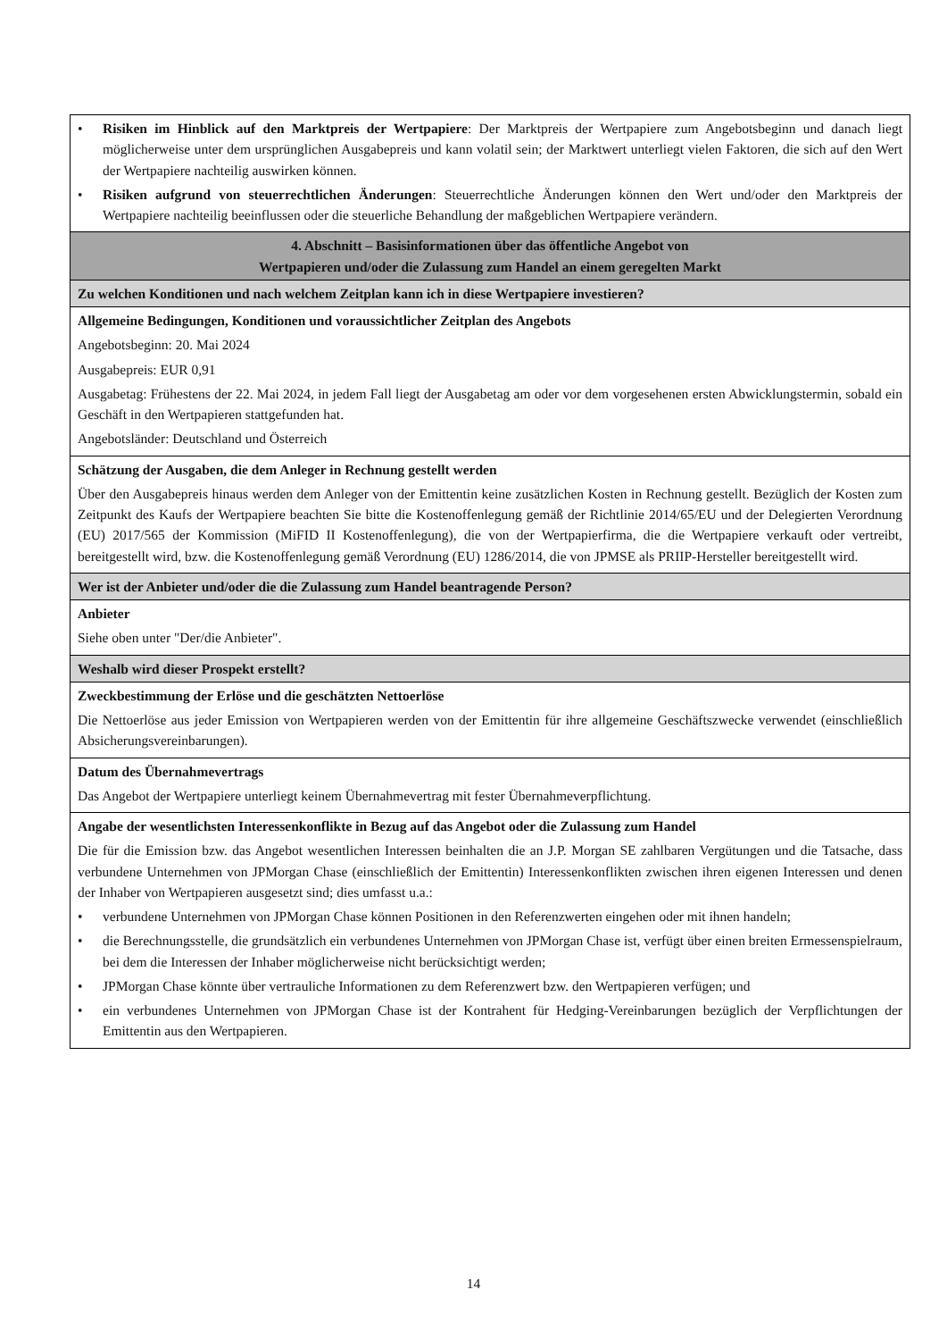| • Risiken im Hinblick auf den Marktpreis der Wertpapiere : Der Marktpreis der Wertpapiere zum Angebotsbeginn und danach liegt möglicherweise unter dem ursprünglichen Ausgabepreis und kann volatil sein; der Marktwert unterliegt vielen Faktoren, die sich auf den Wert der Wertpapiere nachteilig auswirken können. • Risiken aufgrund von steuerrechtlichen Änderungen : Steuerrechtliche Änderungen können den Wert und/oder den Marktpreis der Wertpapiere nachteilig beeinflussen oder die steuerliche Behandlung der maßgeblichen Wertpapiere verändern. |
| 4. Abschnitt – Basisinformationen über das öffentliche Angebot von Wertpapieren und/oder die Zulassung zum Handel an einem geregelten Markt |
| Zu welchen Konditionen und nach welchem Zeitplan kann ich in diese Wertpapiere investieren? |
| Allgemeine Bedingungen, Konditionen und voraussichtlicher Zeitplan des Angebots Angebotsbeginn: 20. Mai 2024 Ausgabepreis: EUR 0,91 Ausgabetag: Frühestens der 22. Mai 2024, in jedem Fall liegt der Ausgabetag am oder vor dem vorgesehenen ersten Abwicklungstermin, sobald ein Geschäft in den Wertpapieren stattgefunden hat. Angebotsländer: Deutschland und Österreich |
| Schätzung der Ausgaben, die dem Anleger in Rechnung gestellt werden Über den Ausgabepreis hinaus werden dem Anleger von der Emittentin keine zusätzlichen Kosten in Rechnung gestellt. Bezüglich der Kosten zum Zeitpunkt des Kaufs der Wertpapiere beachten Sie bitte die Kostenoffenlegung gemäß der Richtlinie 2014/65/EU und der Delegierten Verordnung (EU) 2017/565 der Kommission (MiFID II Kostenoffenlegung), die von der Wertpapierfirma, die die Wertpapiere verkauft oder vertreibt, bereitgestellt wird, bzw. die Kostenoffenlegung gemäß Verordnung (EU) 1286/2014, die von JPMSE als PRIIP-Hersteller bereitgestellt wird. |
| Wer ist der Anbieter und/oder die die Zulassung zum Handel beantragende Person? |
| Anbieter Siehe oben unter "Der/die Anbieter". |
| Weshalb wird dieser Prospekt erstellt? |
| Zweckbestimmung der Erlöse und die geschätzten Nettoerlöse Die Nettoerlöse aus jeder Emission von Wertpapieren werden von der Emittentin für ihre allgemeine Geschäftszwecke verwendet (einschließlich Absicherungsvereinbarungen). |
| Datum des Übernahmevertrags Das Angebot der Wertpapiere unterliegt keinem Übernahmevertrag mit fester Übernahmeverpflichtung. |
| Angabe der wesentlichsten Interessenkonflikte in Bezug auf das Angebot oder die Zulassung zum Handel Die für die Emission bzw. das Angebot wesentlichen Interessen beinhalten die an J.P. Morgan SE zahlbaren Vergütungen und die Tatsache, dass verbundene Unternehmen von JPMorgan Chase (einschließlich der Emittentin) Interessenkonflikten zwischen ihren eigenen Interessen und denen der Inhaber von Wertpapieren ausgesetzt sind; dies umfasst u.a.: • verbundene Unternehmen von JPMorgan Chase können Positionen in den Referenzwerten eingehen oder mit ihnen handeln; • die Berechnungsstelle, die grundsätzlich ein verbundenes Unternehmen von JPMorgan Chase ist, verfügt über einen breiten Ermessenspielraum, bei dem die Interessen der Inhaber möglicherweise nicht berücksichtigt werden; • JPMorgan Chase könnte über vertrauliche Informationen zu dem Referenzwert bzw. den Wertpapieren verfügen; und • ein verbundenes Unternehmen von JPMorgan Chase ist der Kontrahent für Hedging-Vereinbarungen bezüglich der Verpflichtungen der Emittentin aus den Wertpapieren. |
14